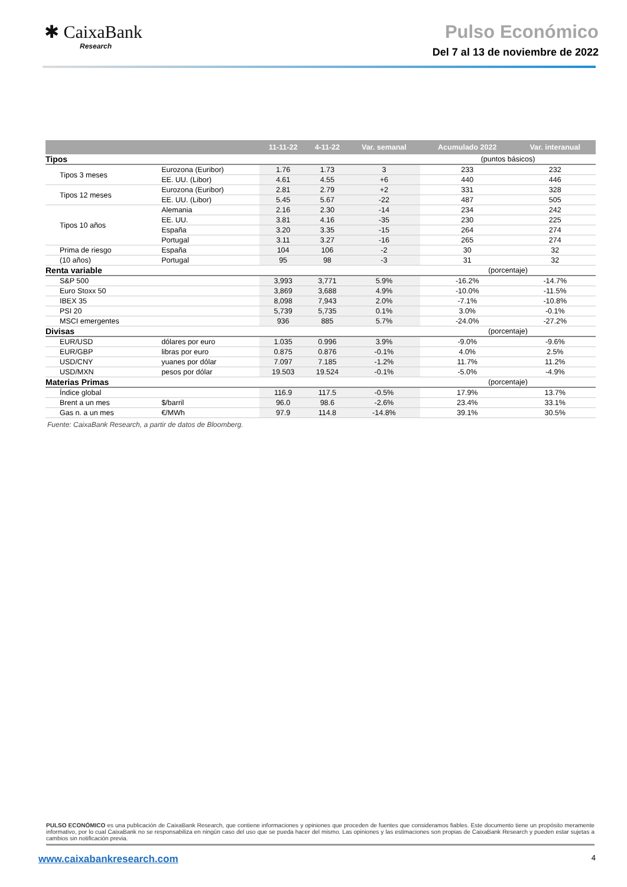✱ CaixaBank
Research
Pulso Económico
Del 7 al 13 de noviembre de 2022
| | | 11-11-22 | 4-11-22 | Var. semanal | Acumulado 2022 | Var. interanual |
| --- | --- | --- | --- | --- | --- | --- |
| Tipos | | | | | (puntos básicos) | |
| Tipos 3 meses | Eurozona (Euribor) | 1.76 | 1.73 | 3 | 233 | 232 |
| | EE. UU. (Libor) | 4.61 | 4.55 | +6 | 440 | 446 |
| Tipos 12 meses | Eurozona (Euribor) | 2.81 | 2.79 | +2 | 331 | 328 |
| | EE. UU. (Libor) | 5.45 | 5.67 | -22 | 487 | 505 |
| Tipos 10 años | Alemania | 2.16 | 2.30 | -14 | 234 | 242 |
| | EE. UU. | 3.81 | 4.16 | -35 | 230 | 225 |
| | España | 3.20 | 3.35 | -15 | 264 | 274 |
| | Portugal | 3.11 | 3.27 | -16 | 265 | 274 |
| Prima de riesgo | España | 104 | 106 | -2 | 30 | 32 |
| (10 años) | Portugal | 95 | 98 | -3 | 31 | 32 |
| Renta variable | | | | | (porcentaje) | |
| S&P 500 | | 3,993 | 3,771 | 5.9% | -16.2% | -14.7% |
| Euro Stoxx 50 | | 3,869 | 3,688 | 4.9% | -10.0% | -11.5% |
| IBEX 35 | | 8,098 | 7,943 | 2.0% | -7.1% | -10.8% |
| PSI 20 | | 5,739 | 5,735 | 0.1% | 3.0% | -0.1% |
| MSCI emergentes | | 936 | 885 | 5.7% | -24.0% | -27.2% |
| Divisas | | | | | (porcentaje) | |
| EUR/USD | dólares por euro | 1.035 | 0.996 | 3.9% | -9.0% | -9.6% |
| EUR/GBP | libras por euro | 0.875 | 0.876 | -0.1% | 4.0% | 2.5% |
| USD/CNY | yuanes por dólar | 7.097 | 7.185 | -1.2% | 11.7% | 11.2% |
| USD/MXN | pesos por dólar | 19.503 | 19.524 | -0.1% | -5.0% | -4.9% |
| Materias Primas | | | | | (porcentaje) | |
| Índice global | | 116.9 | 117.5 | -0.5% | 17.9% | 13.7% |
| Brent a un mes | $/barril | 96.0 | 98.6 | -2.6% | 23.4% | 33.1% |
| Gas n. a un mes | €/MWh | 97.9 | 114.8 | -14.8% | 39.1% | 30.5% |
Fuente: CaixaBank Research, a partir de datos de Bloomberg.
PULSO ECONÓMICO es una publicación de CaixaBank Research, que contiene informaciones y opiniones que proceden de fuentes que consideramos fiables. Este documento tiene un propósito meramente informativo, por lo cual CaixaBank no se responsabiliza en ningún caso del uso que se pueda hacer del mismo. Las opiniones y las estimaciones son propias de CaixaBank Research y pueden estar sujetas a cambios sin notificación previa.
www.caixabankresearch.com 4